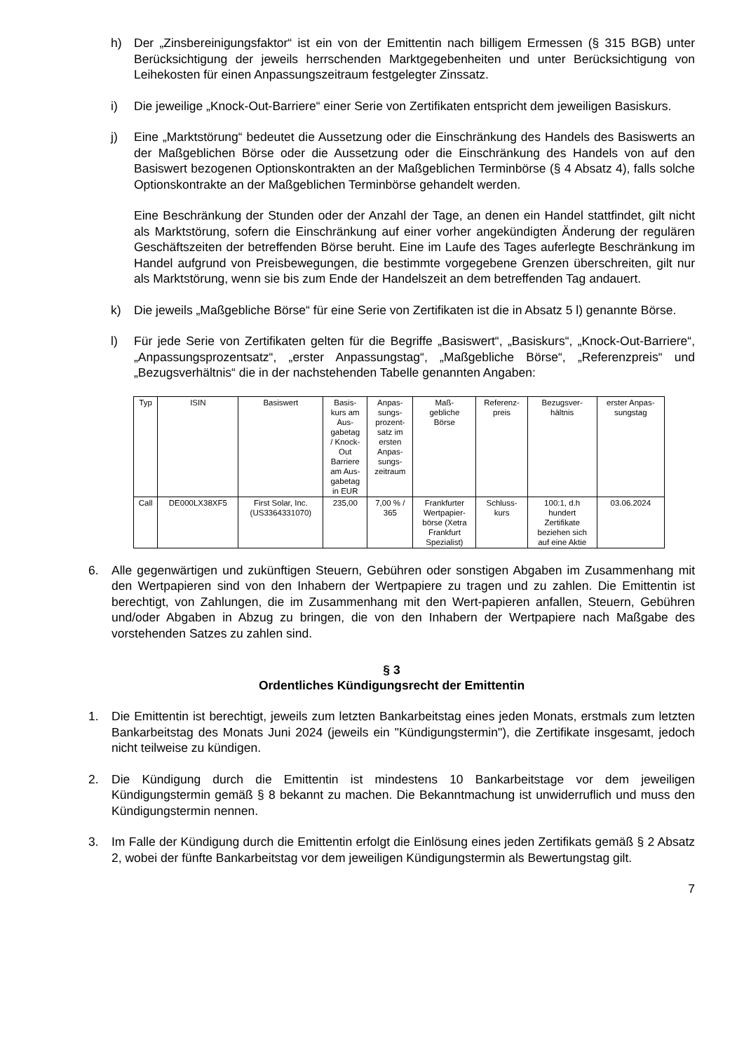h) Der „Zinsbereinigungsfaktor“ ist ein von der Emittentin nach billigem Ermessen (§ 315 BGB) unter Berücksichtigung der jeweils herrschenden Marktgegebenheiten und unter Berücksichtigung von Leihekosten für einen Anpassungszeitraum festgelegter Zinssatz.
i) Die jeweilige „Knock-Out-Barriere“ einer Serie von Zertifikaten entspricht dem jeweiligen Basiskurs.
j) Eine „Marktstörung“ bedeutet die Aussetzung oder die Einschränkung des Handels des Basiswerts an der Maßgeblichen Börse oder die Aussetzung oder die Einschränkung des Handels von auf den Basiswert bezogenen Optionskontrakten an der Maßgeblichen Terminbörse (§ 4 Absatz 4), falls solche Optionskontrakte an der Maßgeblichen Terminbörse gehandelt werden.
Eine Beschränkung der Stunden oder der Anzahl der Tage, an denen ein Handel stattfindet, gilt nicht als Marktstörung, sofern die Einschränkung auf einer vorher angekündigten Änderung der regulären Geschäftszeiten der betreffenden Börse beruht. Eine im Laufe des Tages auferlegte Beschränkung im Handel aufgrund von Preisbewegungen, die bestimmte vorgegebene Grenzen überschreiten, gilt nur als Marktstörung, wenn sie bis zum Ende der Handelszeit an dem betreffenden Tag andauert.
k) Die jeweils „Maßgebliche Börse“ für eine Serie von Zertifikaten ist die in Absatz 5 l) genannte Börse.
l) Für jede Serie von Zertifikaten gelten für die Begriffe „Basiswert“, „Basiskurs“, „Knock-Out-Barriere“, „Anpassungsprozentsatz“, „erster Anpassungstag“, „Maßgebliche Börse“, „Referenzpreis“ und „Bezugsverhältnis“ die in der nachstehenden Tabelle genannten Angaben:
| Typ | ISIN | Basiswert | Basis- kurs am Aus- gabetag / Knock- Out Barriere am Aus- gabetag in EUR | Anpas- sungs- prozent- satz im ersten Anpas- sungs- zeitraum | Maß- gebliche Börse | Referenz- preis | Bezugsver- hältnis | erster Anpas- sungstag |
| --- | --- | --- | --- | --- | --- | --- | --- | --- |
| Call | DE000LX38XF5 | First Solar, Inc. (US3364331070) | 235,00 | 7,00 % / 365 | Frankfurter Wertpapier- börse (Xetra Frankfurt Spezialist) | Schluss- kurs | 100:1, d.h hundert Zertifikate beziehen sich auf eine Aktie | 03.06.2024 |
6. Alle gegenwärtigen und zukünftigen Steuern, Gebühren oder sonstigen Abgaben im Zusammenhang mit den Wertpapieren sind von den Inhabern der Wertpapiere zu tragen und zu zahlen. Die Emittentin ist berechtigt, von Zahlungen, die im Zusammenhang mit den Wert-papieren anfallen, Steuern, Gebühren und/oder Abgaben in Abzug zu bringen, die von den Inhabern der Wertpapiere nach Maßgabe des vorstehenden Satzes zu zahlen sind.
§ 3
Ordentliches Kündigungsrecht der Emittentin
1. Die Emittentin ist berechtigt, jeweils zum letzten Bankarbeitstag eines jeden Monats, erstmals zum letzten Bankarbeitstag des Monats Juni 2024 (jeweils ein "Kündigungstermin"), die Zertifikate insgesamt, jedoch nicht teilweise zu kündigen.
2. Die Kündigung durch die Emittentin ist mindestens 10 Bankarbeitstage vor dem jeweiligen Kündigungstermin gemäß § 8 bekannt zu machen. Die Bekanntmachung ist unwiderruflich und muss den Kündigungstermin nennen.
3. Im Falle der Kündigung durch die Emittentin erfolgt die Einlösung eines jeden Zertifikats gemäß § 2 Absatz 2, wobei der fünfte Bankarbeitstag vor dem jeweiligen Kündigungstermin als Bewertungstag gilt.
7